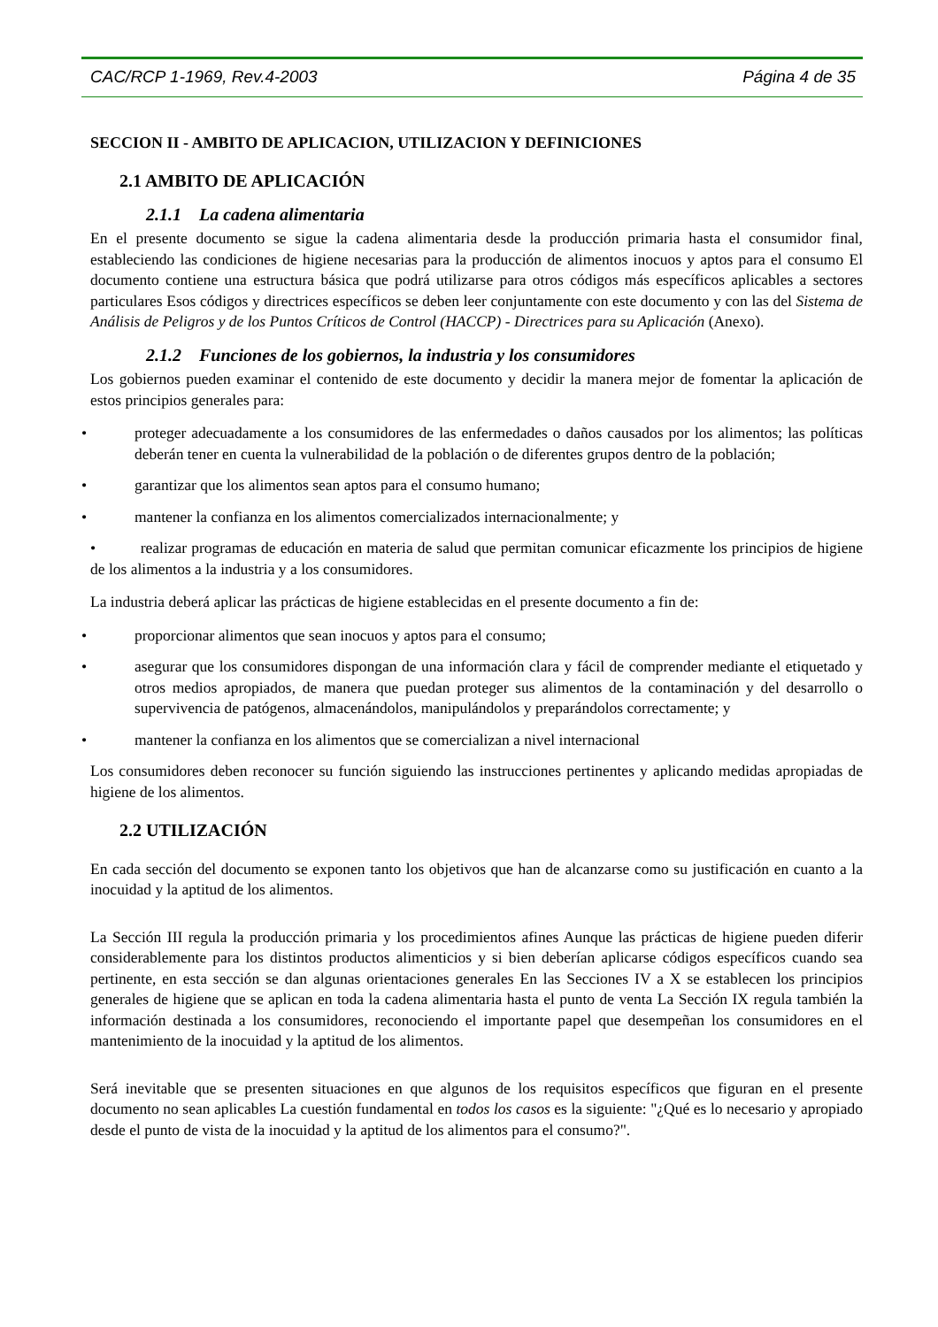CAC/RCP 1-1969, Rev.4-2003 Página 4 de 35
SECCION II - AMBITO DE APLICACION, UTILIZACION Y DEFINICIONES
2.1 AMBITO DE APLICACIÓN
2.1.1 La cadena alimentaria
En el presente documento se sigue la cadena alimentaria desde la producción primaria hasta el consumidor final, estableciendo las condiciones de higiene necesarias para la producción de alimentos inocuos y aptos para el consumo El documento contiene una estructura básica que podrá utilizarse para otros códigos más específicos aplicables a sectores particulares Esos códigos y directrices específicos se deben leer conjuntamente con este documento y con las del Sistema de Análisis de Peligros y de los Puntos Críticos de Control (HACCP) - Directrices para su Aplicación (Anexo).
2.1.2 Funciones de los gobiernos, la industria y los consumidores
Los gobiernos pueden examinar el contenido de este documento y decidir la manera mejor de fomentar la aplicación de estos principios generales para:
• proteger adecuadamente a los consumidores de las enfermedades o daños causados por los alimentos; las políticas deberán tener en cuenta la vulnerabilidad de la población o de diferentes grupos dentro de la población;
• garantizar que los alimentos sean aptos para el consumo humano;
• mantener la confianza en los alimentos comercializados internacionalmente; y
• realizar programas de educación en materia de salud que permitan comunicar eficazmente los principios de higiene de los alimentos a la industria y a los consumidores.
La industria deberá aplicar las prácticas de higiene establecidas en el presente documento a fin de:
• proporcionar alimentos que sean inocuos y aptos para el consumo;
• asegurar que los consumidores dispongan de una información clara y fácil de comprender mediante el etiquetado y otros medios apropiados, de manera que puedan proteger sus alimentos de la contaminación y del desarrollo o supervivencia de patógenos, almacenándolos, manipulándolos y preparándolos correctamente; y
• mantener la confianza en los alimentos que se comercializan a nivel internacional
Los consumidores deben reconocer su función siguiendo las instrucciones pertinentes y aplicando medidas apropiadas de higiene de los alimentos.
2.2 UTILIZACIÓN
En cada sección del documento se exponen tanto los objetivos que han de alcanzarse como su justificación en cuanto a la inocuidad y la aptitud de los alimentos.
La Sección III regula la producción primaria y los procedimientos afines Aunque las prácticas de higiene pueden diferir considerablemente para los distintos productos alimenticios y si bien deberían aplicarse códigos específicos cuando sea pertinente, en esta sección se dan algunas orientaciones generales En las Secciones IV a X se establecen los principios generales de higiene que se aplican en toda la cadena alimentaria hasta el punto de venta La Sección IX regula también la información destinada a los consumidores, reconociendo el importante papel que desempeñan los consumidores en el mantenimiento de la inocuidad y la aptitud de los alimentos.
Será inevitable que se presenten situaciones en que algunos de los requisitos específicos que figuran en el presente documento no sean aplicables La cuestión fundamental en todos los casos es la siguiente: "¿Qué es lo necesario y apropiado desde el punto de vista de la inocuidad y la aptitud de los alimentos para el consumo?".